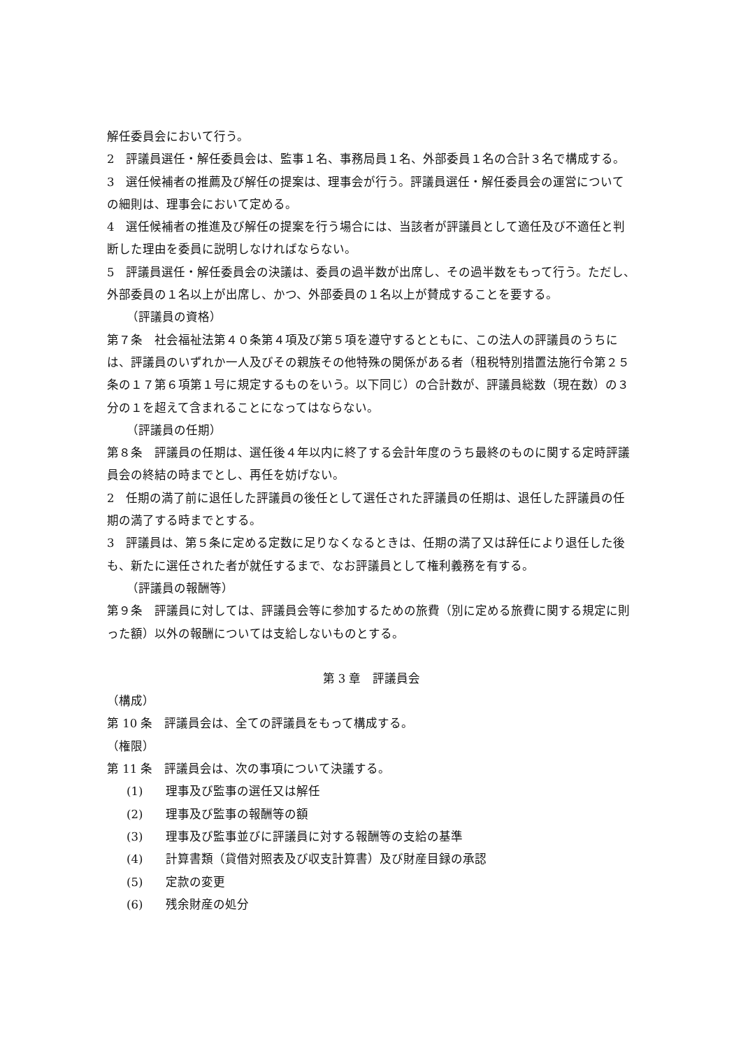解任委員会において行う。
2　評議員選任・解任委員会は、監事１名、事務局員１名、外部委員１名の合計３名で構成する。
3　選任候補者の推薦及び解任の提案は、理事会が行う。評議員選任・解任委員会の運営についての細則は、理事会において定める。
4　選任候補者の推進及び解任の提案を行う場合には、当該者が評議員として適任及び不適任と判断した理由を委員に説明しなければならない。
5　評議員選任・解任委員会の決議は、委員の過半数が出席し、その過半数をもって行う。ただし、外部委員の１名以上が出席し、かつ、外部委員の１名以上が賛成することを要する。
（評議員の資格）
第７条　社会福祉法第４０条第４項及び第５項を遵守するとともに、この法人の評議員のうちには、評議員のいずれか一人及びその親族その他特殊の関係がある者（租税特別措置法施行令第２５条の１７第６項第１号に規定するものをいう。以下同じ）の合計数が、評議員総数（現在数）の３分の１を超えて含まれることになってはならない。
（評議員の任期）
第８条　評議員の任期は、選任後４年以内に終了する会計年度のうち最終のものに関する定時評議員会の終結の時までとし、再任を妨げない。
2　任期の満了前に退任した評議員の後任として選任された評議員の任期は、退任した評議員の任期の満了する時までとする。
3　評議員は、第５条に定める定数に足りなくなるときは、任期の満了又は辞任により退任した後も、新たに選任された者が就任するまで、なお評議員として権利義務を有する。
（評議員の報酬等）
第９条　評議員に対しては、評議員会等に参加するための旅費（別に定める旅費に関する規定に則った額）以外の報酬については支給しないものとする。
第 3 章　評議員会
（構成）
第 10 条　評議員会は、全ての評議員をもって構成する。
（権限）
第 11 条　評議員会は、次の事項について決議する。
(1) 理事及び監事の選任又は解任
(2) 理事及び監事の報酬等の額
(3) 理事及び監事並びに評議員に対する報酬等の支給の基準
(4) 計算書類（貸借対照表及び収支計算書）及び財産目録の承認
(5) 定款の変更
(6) 残余財産の処分